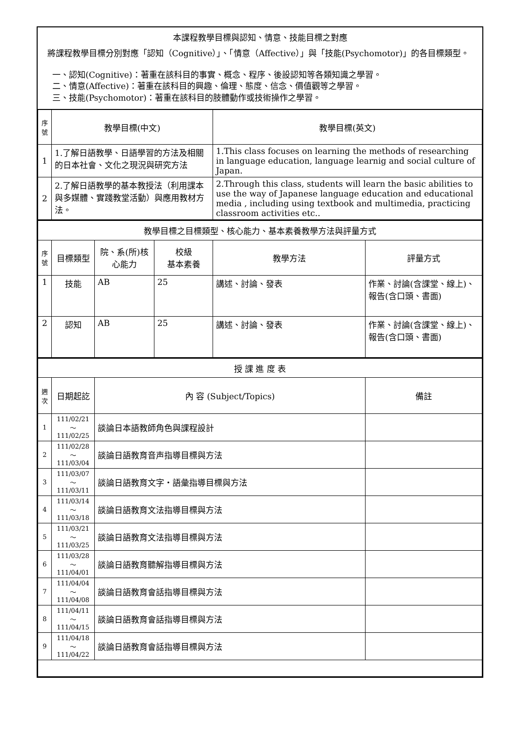本課程教學目標與認知、情意、技能目標之對應
將課程教學目標分別對應「認知（Cognitive）」、「情意（Affective）」與「技能(Psychomotor)」的各目標類型。
一、認知(Cognitive)：著重在該科目的事實、概念、程序、後設認知等各類知識之學習。
二、情意(Affective)：著重在該科目的興趣、倫理、態度、信念、價值觀等之學習。
三、技能(Psychomotor)：著重在該科目的肢體動作或技術操作之學習。
| 序號 | 教學目標(中文) | 教學目標(英文) |
| --- | --- | --- |
| 1 | 1.了解日語教學、日語學習的方法及相關的日本社會、文化之現況與研究方法 | 1.This class focuses on learning the methods of researching in language education, language learnig and social culture of Japan. |
| 2 | 2.了解日語教學的基本教授法（利用課本與多媒體、實踐教堂活動）與應用教材方法。 | 2.Through this class, students will learn the basic abilities to use the way of Japanese language education and educational media , including using textbook and multimedia, practicing classroom activities etc.. |
| 教學目標之目標類型、核心能力、基本素養教學方法與評量方式 | | | | | |
| 序號 | 目標類型 | 院、系(所)核心能力 | 校級 基本素養 | 教學方法 | 評量方式 |
| 1 | 技能 | AB | 25 | 講述、討論、發表 | 作業、討論(含課堂、線上)、報告(含口頭、書面) |
| 2 | 認知 | AB | 25 | 講述、討論、發表 | 作業、討論(含課堂、線上)、報告(含口頭、書面) |
| 授 課 進 度 表 | | | |
| 週次 | 日期起訖 | 內 容 (Subject/Topics) | 備註 |
| 1 | 111/02/21～ 111/02/25 | 談論日本語教師角色與課程設計 | |
| 2 | 111/02/28～ 111/03/04 | 談論日語教育音声指導目標與方法 | |
| 3 | 111/03/07～ 111/03/11 | 談論日語教育文字‧語彙指導目標與方法 | |
| 4 | 111/03/14～ 111/03/18 | 談論日語教育文法指導目標與方法 | |
| 5 | 111/03/21～ 111/03/25 | 談論日語教育文法指導目標與方法 | |
| 6 | 111/03/28～ 111/04/01 | 談論日語教育聽解指導目標與方法 | |
| 7 | 111/04/04～ 111/04/08 | 談論日語教育會話指導目標與方法 | |
| 8 | 111/04/11～ 111/04/15 | 談論日語教育會話指導目標與方法 | |
| 9 | 111/04/18～ 111/04/22 | 談論日語教育會話指導目標與方法 | |